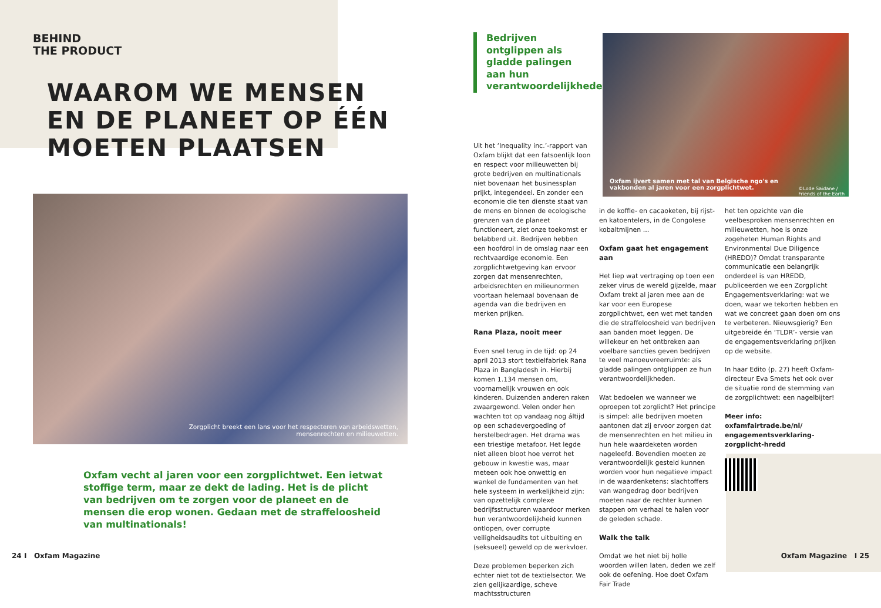BEHIND
THE PRODUCT
WAAROM WE MENSEN EN DE PLANEET OP ÉÉN MOETEN PLAATSEN
Zorgplicht breekt een lans voor het respecteren van arbeidswetten,
mensenrechten en milieuwetten.
Oxfam vecht al jaren voor een zorgplichtwet. Een ietwat stoffige term, maar ze dekt de lading. Het is de plicht van bedrijven om te zorgen voor de planeet en de mensen die erop wonen. Gedaan met de straffeloosheid van multinationals!
Bedrijven ontglippen als gladde palingen aan hun verantwoordelijkheden
Oxfam ijvert samen met tal van Belgische ngo's en vakbonden al jaren voor een zorgplichtwet.
©Lode Saidane / Friends of the Earth
Uit het ‘Inequality inc.’-rapport van Oxfam blijkt dat een fatsoenlijk loon en respect voor milieuwetten bij grote bedrijven en multinationals niet bovenaan het businessplan prijkt, integendeel. En zonder een economie die ten dienste staat van de mens en binnen de ecologische grenzen van de planeet functioneert, ziet onze toekomst er belabberd uit. Bedrijven hebben een hoofdrol in de omslag naar een rechtvaardige economie. Een zorgplichtwetgeving kan ervoor zorgen dat mensenrechten, arbeidsrechten en milieunormen voortaan helemaal bovenaan de agenda van die bedrijven en merken prijken.
Rana Plaza, nooit meer
Even snel terug in de tijd: op 24 april 2013 stort textielfabriek Rana Plaza in Bangladesh in. Hierbij komen 1.134 mensen om, voornamelijk vrouwen en ook kinderen. Duizenden anderen raken zwaargewond. Velen onder hen wachten tot op vandaag nog áltijd op een schadevergoeding of herstelbedragen. Het drama was een triestige metafoor. Het legde niet alleen bloot hoe verrot het gebouw in kwestie was, maar meteen ook hoe onwettig en wankel de fundamenten van het hele systeem in werkelijkheid zijn: van opzettelijk complexe bedrijfsstructuren waardoor merken hun verantwoordelijkheid kunnen ontlopen, over corrupte veiligheidsaudits tot uitbuiting en (seksueel) geweld op de werkvloer.
Deze problemen beperken zich echter niet tot de textielsector. We zien gelijkaardige, scheve machtsstructuren
in de koffie- en cacaoketen, bij rijst- en katoentelers, in de Congolese kobaltmijnen ...
Oxfam gaat het engagement aan
Het liep wat vertraging op toen een zeker virus de wereld gijzelde, maar Oxfam trekt al jaren mee aan de kar voor een Europese zorgplichtwet, een wet met tanden die de straffeloosheid van bedrijven aan banden moet leggen. De willekeur en het ontbreken aan voelbare sancties geven bedrijven te veel manoeuvreerruimte: als gladde palingen ontglippen ze hun verantwoordelijkheden.
Wat bedoelen we wanneer we oproepen tot zorglicht? Het principe is simpel: alle bedrijven moeten aantonen dat zij ervoor zorgen dat de mensenrechten en het milieu in hun hele waardeketen worden nageleefd. Bovendien moeten ze verantwoordelijk gesteld kunnen worden voor hun negatieve impact in de waardenketens: slachtoffers van wangedrag door bedrijven moeten naar de rechter kunnen stappen om verhaal te halen voor de geleden schade.
Walk the talk
Omdat we het niet bij holle woorden willen laten, deden we zelf ook de oefening. Hoe doet Oxfam Fair Trade
het ten opzichte van die veelbesproken mensenrechten en milieuwetten, hoe is onze zogeheten Human Rights and Environmental Due Diligence (HREDD)? Omdat transparante communicatie een belangrijk onderdeel is van HREDD, publiceerden we een Zorgplicht Engagementsverklaring: wat we doen, waar we tekorten hebben en wat we concreet gaan doen om ons te verbeteren. Nieuwsgierig? Een uitgebreide én ‘TLDR’- versie van de engagementsverklaring prijken op de website.
In haar Edito (p. 27) heeft Oxfam-directeur Eva Smets het ook over de situatie rond de stemming van de zorgplichtwet: een nagelbijter!
Meer info:
oxfamfairtrade.be/nl/ engagementsverklaring-zorgplicht-hredd
24 I Oxfam Magazine Oxfam Magazine I 25